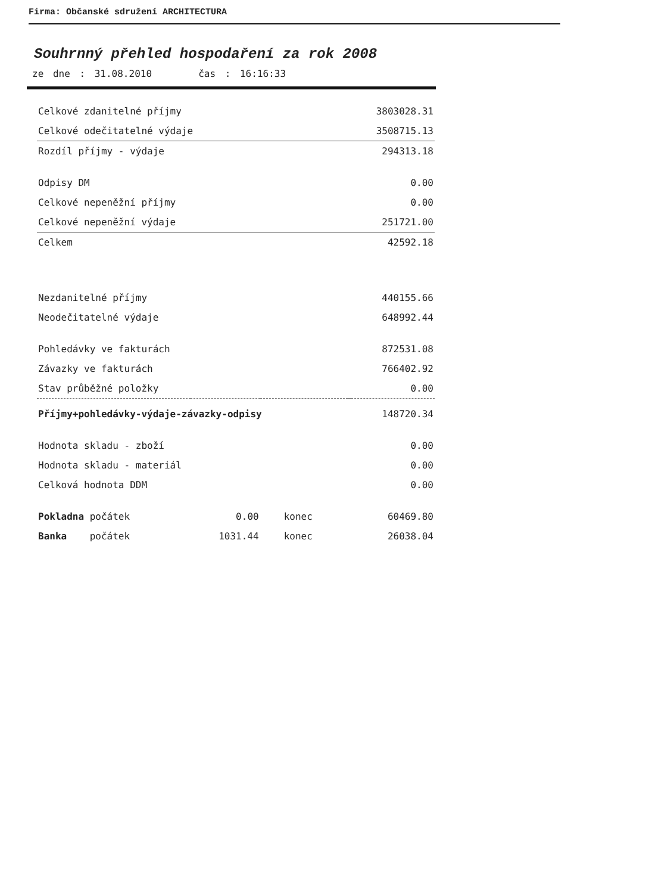Firma: Občanské sdružení ARCHITECTURA
Souhrnný přehled hospodaření za rok 2008
ze dne : 31.08.2010 čas : 16:16:33
| Celkové zdanitelné příjmy | | | | 3803028.31 |
| Celkové odečitatelné výdaje | | | | 3508715.13 |
| Rozdíl příjmy - výdaje | | | | 294313.18 |
| Odpisy DM | | | | 0.00 |
| Celkové nepeněžní příjmy | | | | 0.00 |
| Celkové nepeněžní výdaje | | | | 251721.00 |
| Celkem | | | | 42592.18 |
| Nezdanitelné příjmy | | | | 440155.66 |
| Neodečitatelné výdaje | | | | 648992.44 |
| Pohledávky ve fakturách | | | | 872531.08 |
| Závazky ve fakturách | | | | 766402.92 |
| Stav průběžné položky | | | | 0.00 |
| Příjmy+pohledávky-výdaje-závazky-odpisy | | | | 148720.34 |
| Hodnota skladu - zboží | | | | 0.00 |
| Hodnota skladu - materiál | | | | 0.00 |
| Celková hodnota DDM | | | | 0.00 |
| Pokladna počátek | 0.00 | konec | | 60469.80 |
| Banka počátek | 1031.44 | konec | | 26038.04 |